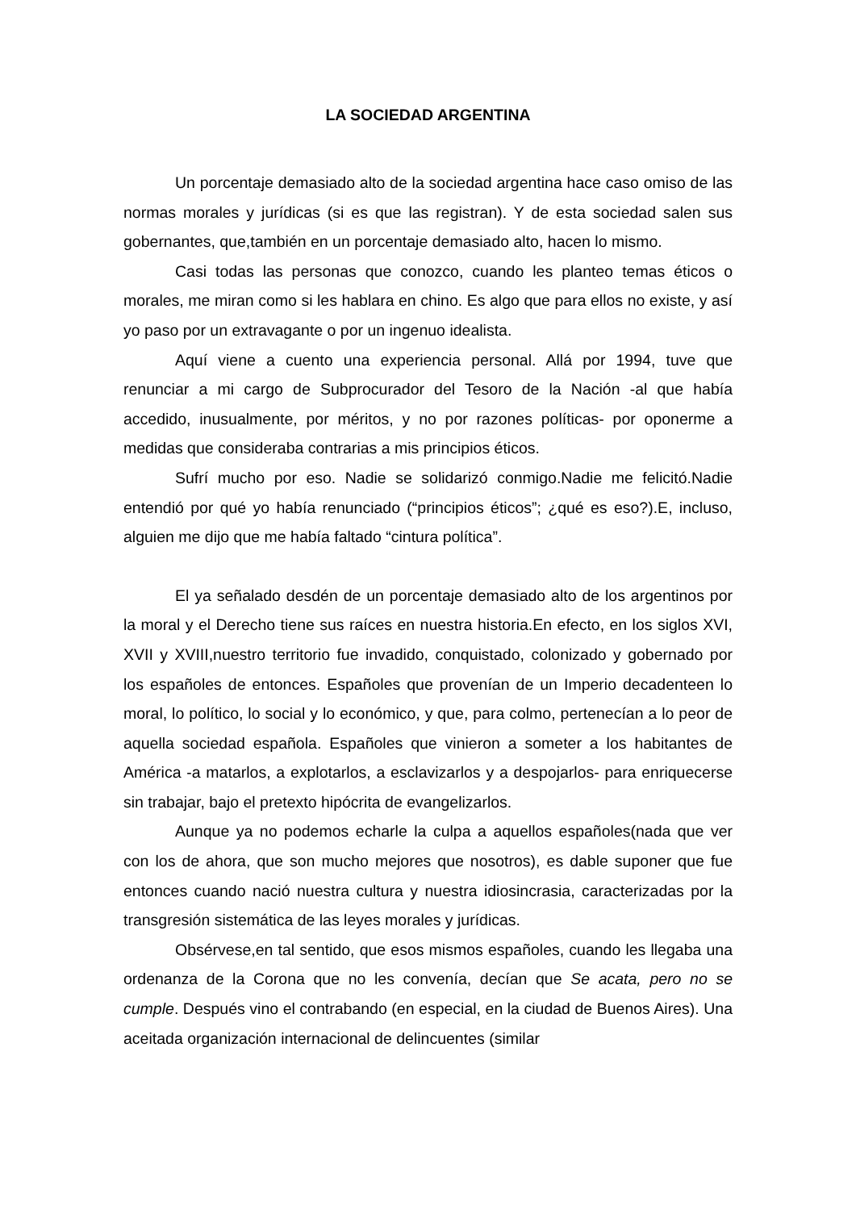LA SOCIEDAD ARGENTINA
Un porcentaje demasiado alto de la sociedad argentina hace caso omiso de las normas morales y jurídicas (si es que las registran). Y de esta sociedad salen sus gobernantes, que,también en un porcentaje demasiado alto, hacen lo mismo.
Casi todas las personas que conozco, cuando les planteo temas éticos o morales, me miran como si les hablara en chino. Es algo que para ellos no existe, y así yo paso por un extravagante o por un ingenuo idealista.
Aquí viene a cuento una experiencia personal. Allá por 1994, tuve que renunciar a mi cargo de Subprocurador del Tesoro de la Nación -al que había accedido, inusualmente, por méritos, y no por razones políticas- por oponerme a medidas que consideraba contrarias a mis principios éticos.
Sufrí mucho por eso. Nadie se solidarizó conmigo.Nadie me felicitó.Nadie entendió por qué yo había renunciado (“principios éticos”; ¿qué es eso?).E, incluso, alguien me dijo que me había faltado “cintura política”.
El ya señalado desdén de un porcentaje demasiado alto de los argentinos por la moral y el Derecho tiene sus raíces en nuestra historia.En efecto, en los siglos XVI, XVII y XVIII,nuestro territorio fue invadido, conquistado, colonizado y gobernado por los españoles de entonces. Españoles que provenían de un Imperio decadenteen lo moral, lo político, lo social y lo económico, y que, para colmo, pertenecían a lo peor de aquella sociedad española. Españoles que vinieron a someter a los habitantes de América -a matarlos, a explotarlos, a esclavizarlos y a despojarlos- para enriquecerse sin trabajar, bajo el pretexto hipócrita de evangelizarlos.
Aunque ya no podemos echarle la culpa a aquellos españoles(nada que ver con los de ahora, que son mucho mejores que nosotros), es dable suponer que fue entonces cuando nació nuestra cultura y nuestra idiosincrasia, caracterizadas por la transgresión sistemática de las leyes morales y jurídicas.
Obsérvese,en tal sentido, que esos mismos españoles, cuando les llegaba una ordenanza de la Corona que no les convenía, decían que Se acata, pero no se cumple. Después vino el contrabando (en especial, en la ciudad de Buenos Aires). Una aceitada organización internacional de delincuentes (similar